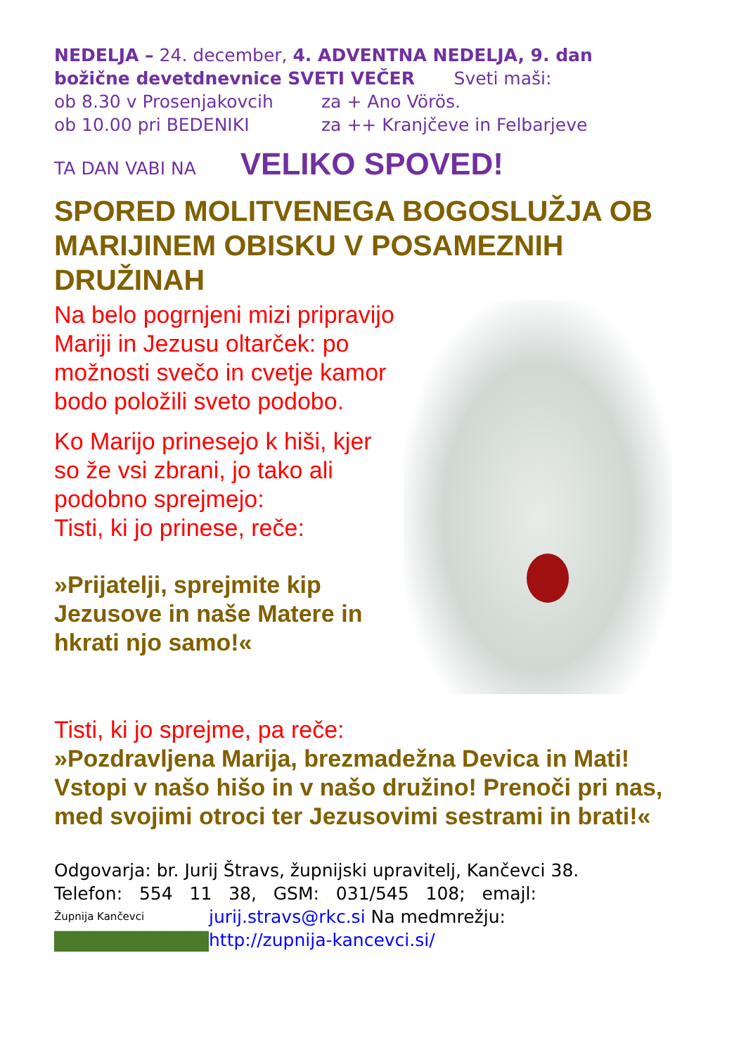NEDELJA – 24. december, 4. ADVENTNA NEDELJA, 9. dan božične devetdnevnice SVETI VEČER Sveti maši:
ob 8.30 v Prosenjakovcih za + Ano Vörös.
ob 10.00 pri BEDENIKI za ++ Kranjčeve in Felbarjeve
TA DAN VABI NA VELIKO SPOVED!
SPORED MOLITVENEGA BOGOSLUŽJA OB MARIJINEM OBISKU V POSAMEZNIH DRUŽINAH
Na belo pogrnjeni mizi pripravijo Mariji in Jezusu oltarček: po možnosti svečo in cvetje kamor bodo položili sveto podobo.
Ko Marijo prinesejo k hiši, kjer so že vsi zbrani, jo tako ali podobno sprejmejo:
Tisti, ki jo prinese, reče:
»Prijatelji, sprejmite kip Jezusove in naše Matere in hkrati njo samo!«
Tisti, ki jo sprejme, pa reče:
»Pozdravljena Marija, brezmadežna Devica in Mati! Vstopi v našo hišo in v našo družino! Prenoči pri nas, med svojimi otroci ter Jezusovimi sestrami in brati!«
Odgovarja: br. Jurij Štravs, župnijski upravitelj, Kančevci 38.
Telefon: 554 11 38, GSM: 031/545 108; emajl:
Župnija Kančevci
jurij.stravs@rkc.si Na medmrežju:
http://zupnija-kancevci.si/